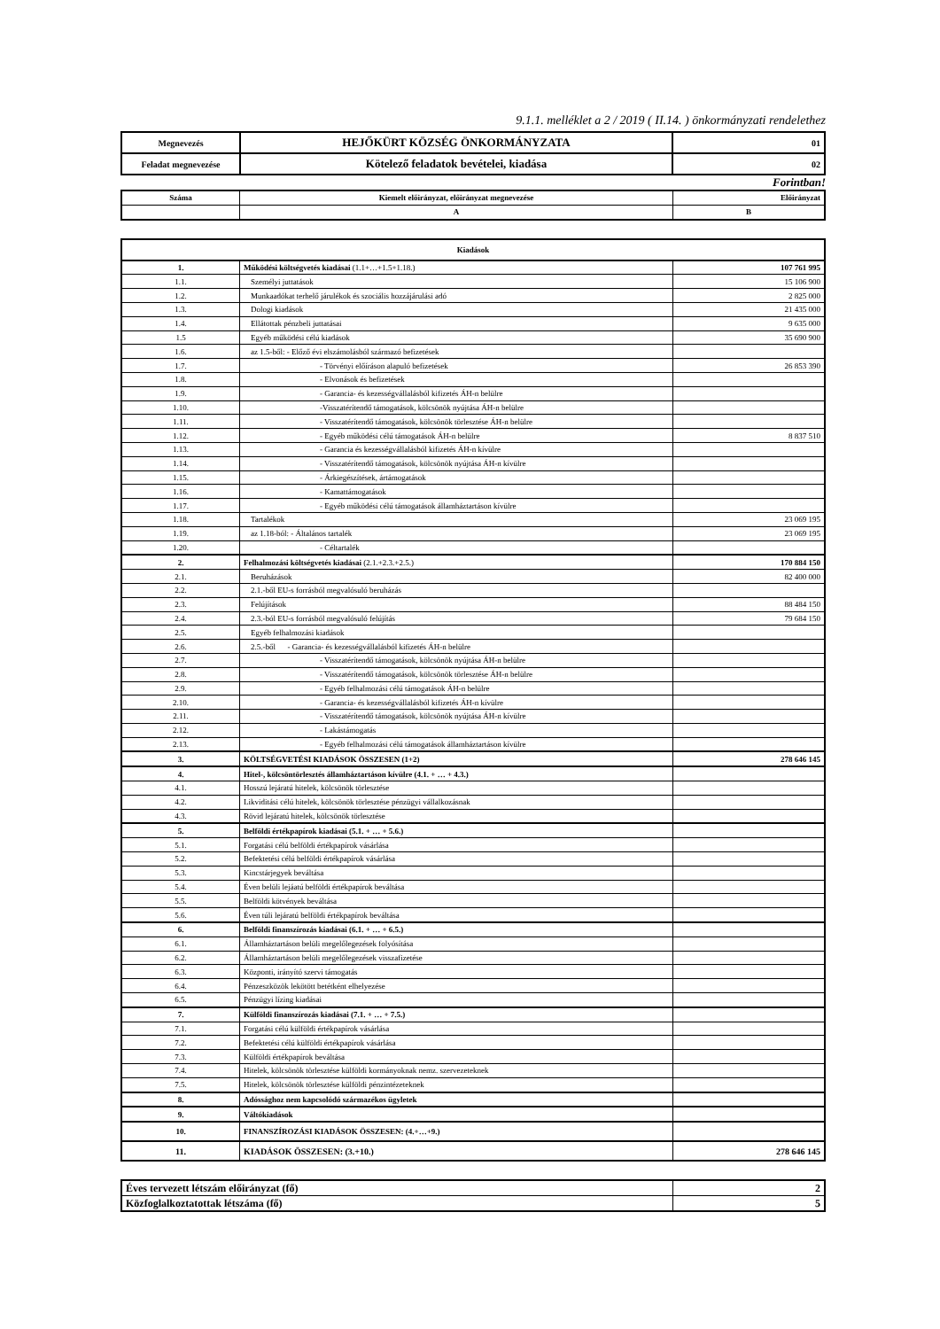9.1.1. melléklet a 2 / 2019 ( II.14. ) önkormányzati rendelethez
| Megnevezés | HEJŐKÜRT KÖZSÉG ÖNKORMÁNYZATA | 01 |
| Feladat megnevezése | Kötelező feladatok bevételei, kiadása | 02 |
Forintban!
| Száma | Kiemelt előirányzat, előirányzat megnevezése | Előirányzat |
| | A | B |
| Kiadások | | |
| 1. | Működési költségvetés kiadásai (1.1+…+1.5+1.18.) | 107 761 995 |
| 1.1. | Személyi juttatások | 15 106 900 |
| 1.2. | Munkaadókat terhelő járulékok és szociális hozzájárulási adó | 2 825 000 |
| 1.3. | Dologi kiadások | 21 435 000 |
| 1.4. | Ellátottak pénzbeli juttatásai | 9 635 000 |
| 1.5 | Egyéb működési célú kiadások | 35 690 900 |
| 1.6. | az 1.5-ből: - Előző évi elszámolásból származó befizetések | |
| 1.7. | - Törvényi előíráson alapuló befizetések | 26 853 390 |
| 1.8. | - Elvonások és befizetések | |
| 1.9. | - Garancia- és kezességvállalásból kifizetés ÁH-n belülre | |
| 1.10. | -Visszatérítendő támogatások, kölcsönök nyújtása ÁH-n belülre | |
| 1.11. | - Visszatérítendő támogatások, kölcsönök törlesztése ÁH-n belülre | |
| 1.12. | - Egyéb működési célú támogatások ÁH-n belülre | 8 837 510 |
| 1.13. | - Garancia és kezességvállalásból kifizetés ÁH-n kívülre | |
| 1.14. | - Visszatérítendő támogatások, kölcsönök nyújtása ÁH-n kívülre | |
| 1.15. | - Árkiegészítések, ártámogatások | |
| 1.16. | - Kamattámogatások | |
| 1.17. | - Egyéb működési célú támogatások államháztartáson kívülre | |
| 1.18. | Tartalékok | 23 069 195 |
| 1.19. | az 1.18-ból: - Általános tartalék | 23 069 195 |
| 1.20. | - Céltartalék | |
| 2. | Felhalmozási költségvetés kiadásai (2.1.+2.3.+2.5.) | 170 884 150 |
| 2.1. | Beruházások | 82 400 000 |
| 2.2. | 2.1.-ből EU-s forrásból megvalósuló beruházás | |
| 2.3. | Felújítások | 88 484 150 |
| 2.4. | 2.3.-ból EU-s forrásból megvalósuló felújítás | 79 684 150 |
| 2.5. | Egyéb felhalmozási kiadások | |
| 2.6. | 2.5.-ből - Garancia- és kezességvállalásból kifizetés ÁH-n belülre | |
| 2.7. | - Visszatérítendő támogatások, kölcsönök nyújtása ÁH-n belülre | |
| 2.8. | - Visszatérítendő támogatások, kölcsönök törlesztése ÁH-n belülre | |
| 2.9. | - Egyéb felhalmozási célú támogatások ÁH-n belülre | |
| 2.10. | - Garancia- és kezességvállalásból kifizetés ÁH-n kívülre | |
| 2.11. | - Visszatérítendő támogatások, kölcsönök nyújtása ÁH-n kívülre | |
| 2.12. | - Lakástámogatás | |
| 2.13. | - Egyéb felhalmozási célú támogatások államháztartáson kívülre | |
| 3. | KÖLTSÉGVETÉSI KIADÁSOK ÖSSZESEN (1+2) | 278 646 145 |
| 4. | Hitel-, kölcsöntörlesztés államháztartáson kívülre (4.1. + … + 4.3.) | |
| 4.1. | Hosszú lejáratú hitelek, kölcsönök törlesztése | |
| 4.2. | Likviditási célú hitelek, kölcsönök törlesztése pénzügyi vállalkozásnak | |
| 4.3. | Rövid lejáratú hitelek, kölcsönök törlesztése | |
| 5. | Belföldi értékpapírok kiadásai (5.1. + … + 5.6.) | |
| 5.1. | Forgatási célú belföldi értékpapírok vásárlása | |
| 5.2. | Befektetési célú belföldi értékpapírok vásárlása | |
| 5.3. | Kincstárjegyek beváltása | |
| 5.4. | Éven belüli lejáatú belföldi értékpapírok beváltása | |
| 5.5. | Belföldi kötvények beváltása | |
| 5.6. | Éven túli lejáratú belföldi értékpapírok beváltása | |
| 6. | Belföldi finanszírozás kiadásai (6.1. + … + 6.5.) | |
| 6.1. | Államháztartáson belüli megelőlegezések folyósítása | |
| 6.2. | Államháztartáson belüli megelőlegezések visszafizetése | |
| 6.3. | Központi, irányító szervi támogatás | |
| 6.4. | Pénzeszközök lekötött betétként elhelyezése | |
| 6.5. | Pénzügyi lízing kiadásai | |
| 7. | Külföldi finanszírozás kiadásai (7.1. + … + 7.5.) | |
| 7.1. | Forgatási célú külföldi értékpapírok vásárlása | |
| 7.2. | Befektetési célú külföldi értékpapírok vásárlása | |
| 7.3. | Külföldi értékpapírok beváltása | |
| 7.4. | Hitelek, kölcsönök törlesztése külföldi kormányoknak nemz. szervezeteknek | |
| 7.5. | Hitelek, kölcsönök törlesztése külföldi pénzintézeteknek | |
| 8. | Adóssághoz nem kapcsolódó származékos ügyletek | |
| 9. | Váltókiadások | |
| 10. | FINANSZÍROZÁSI KIADÁSOK ÖSSZESEN: (4.+…+9.) | |
| 11. | KIADÁSOK ÖSSZESEN: (3.+10.) | 278 646 145 |
| Éves tervezett létszám előirányzat (fő) | 2 |
| Közfoglalkoztatottak létszáma (fő) | 5 |